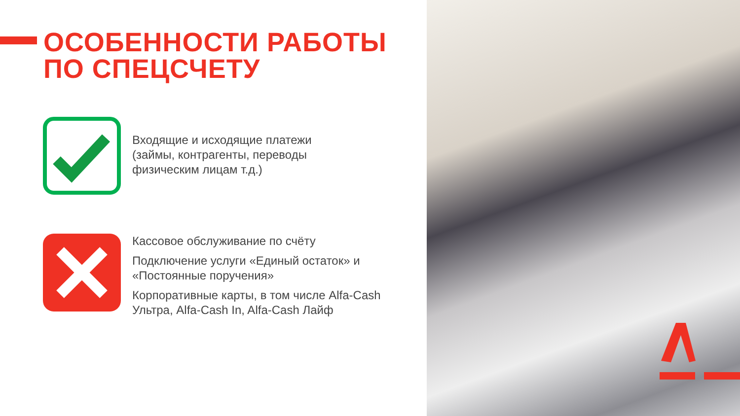ОСОБЕННОСТИ РАБОТЫ
ПО СПЕЦСЧЕТУ
Входящие и исходящие платежи
(займы, контрагенты, переводы
физическим лицам т.д.)
Кассовое обслуживание по счёту
Подключение услуги «Единый остаток» и
«Постоянные поручения»
Корпоративные карты, в том числе Alfa-Cash
Ультра, Alfa-Cash In, Alfa-Cash Лайф